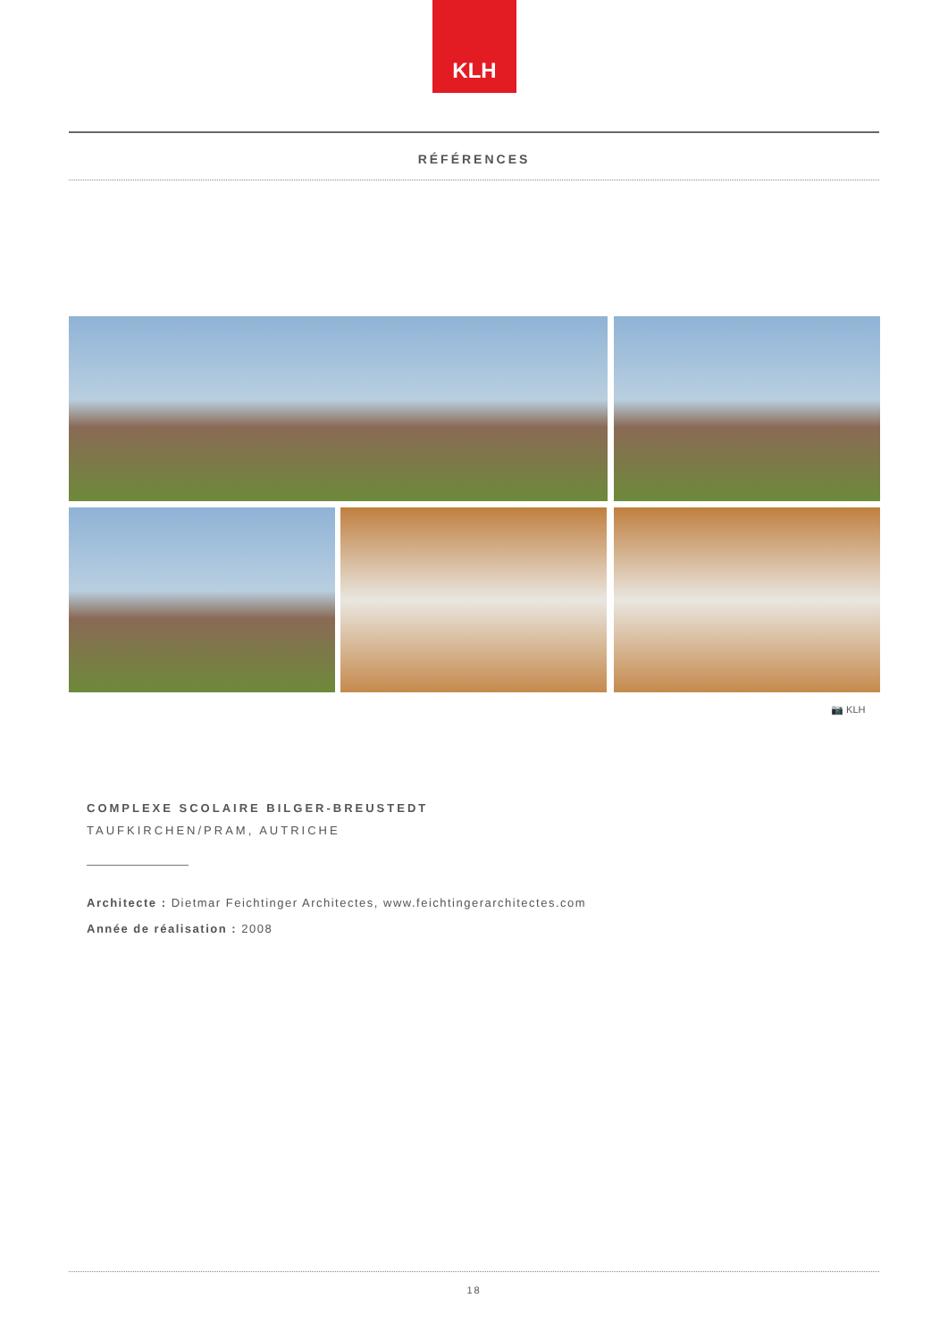KLH
RÉFÉRENCES
📷 KLH
COMPLEXE SCOLAIRE BILGER-BREUSTEDT
TAUFKIRCHEN/PRAM, AUTRICHE
Architecte : Dietmar Feichtinger Architectes, www.feichtingerarchitectes.com
Année de réalisation : 2008
18